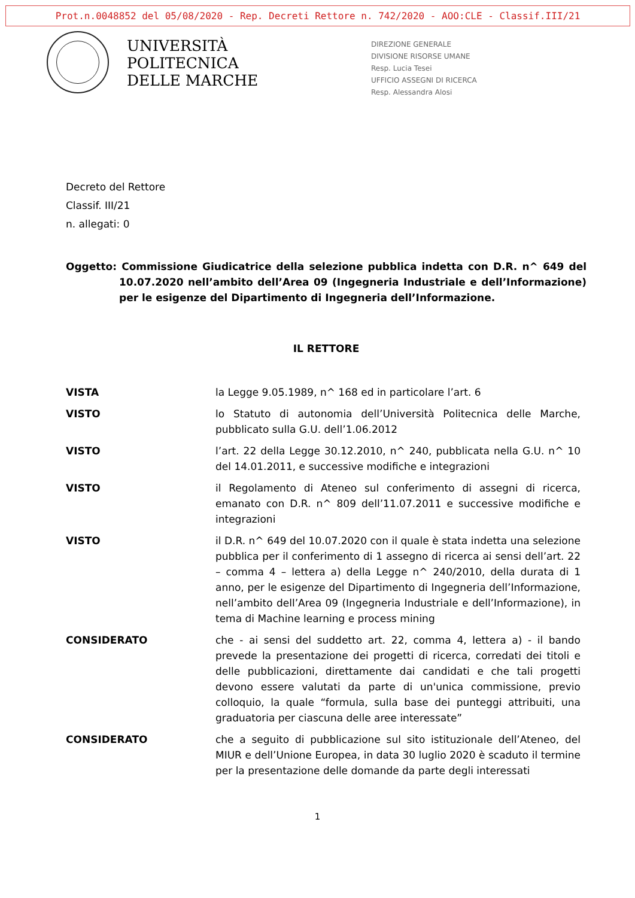Prot.n.0048852 del 05/08/2020 - Rep. Decreti Rettore n. 742/2020 - AOO:CLE - Classif.III/21
UNIVERSITÀ
POLITECNICA
DELLE MARCHE
DIREZIONE GENERALE
DIVISIONE RISORSE UMANE
Resp. Lucia Tesei
UFFICIO ASSEGNI DI RICERCA
Resp. Alessandra Alosi
Decreto del Rettore
Classif. III/21
n. allegati: 0
Oggetto: Commissione Giudicatrice della selezione pubblica indetta con D.R. n^ 649 del 10.07.2020 nell’ambito dell’Area 09 (Ingegneria Industriale e dell’Informazione) per le esigenze del Dipartimento di Ingegneria dell’Informazione.
IL RETTORE
VISTA la Legge 9.05.1989, n^ 168 ed in particolare l’art. 6
VISTO lo Statuto di autonomia dell’Università Politecnica delle Marche, pubblicato sulla G.U. dell’1.06.2012
VISTO l’art. 22 della Legge 30.12.2010, n^ 240, pubblicata nella G.U. n^ 10 del 14.01.2011, e successive modifiche e integrazioni
VISTO il Regolamento di Ateneo sul conferimento di assegni di ricerca, emanato con D.R. n^ 809 dell’11.07.2011 e successive modifiche e integrazioni
VISTO il D.R. n^ 649 del 10.07.2020 con il quale è stata indetta una selezione pubblica per il conferimento di 1 assegno di ricerca ai sensi dell’art. 22 – comma 4 – lettera a) della Legge n^ 240/2010, della durata di 1 anno, per le esigenze del Dipartimento di Ingegneria dell’Informazione, nell’ambito dell’Area 09 (Ingegneria Industriale e dell’Informazione), in tema di Machine learning e process mining
CONSIDERATO che - ai sensi del suddetto art. 22, comma 4, lettera a) - il bando prevede la presentazione dei progetti di ricerca, corredati dei titoli e delle pubblicazioni, direttamente dai candidati e che tali progetti devono essere valutati da parte di un'unica commissione, previo colloquio, la quale “formula, sulla base dei punteggi attribuiti, una graduatoria per ciascuna delle aree interessate”
CONSIDERATO che a seguito di pubblicazione sul sito istituzionale dell’Ateneo, del MIUR e dell’Unione Europea, in data 30 luglio 2020 è scaduto il termine per la presentazione delle domande da parte degli interessati
1